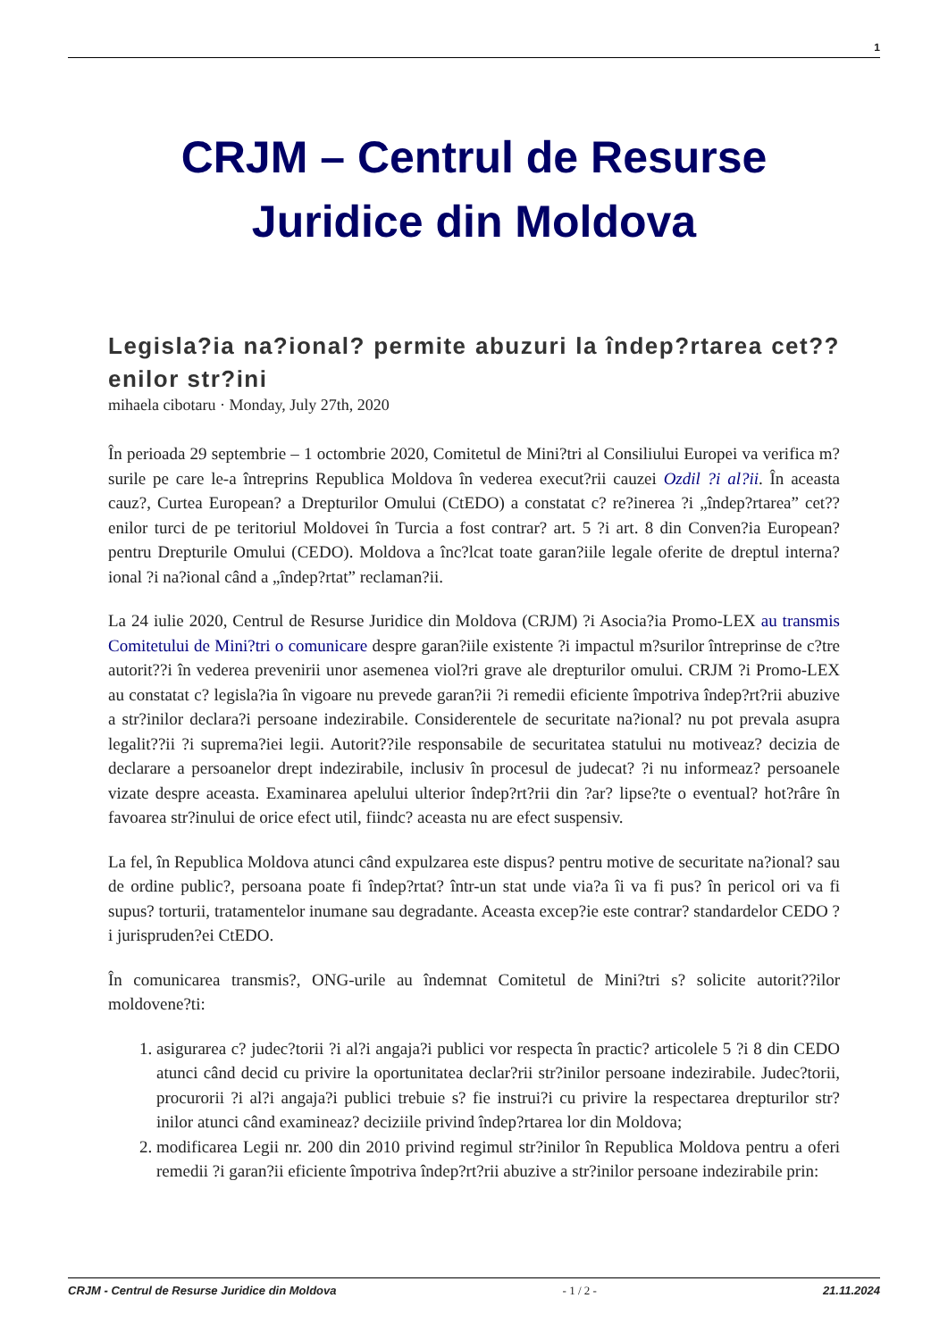1
CRJM – Centrul de Resurse
Juridice din Moldova
Legisla?ia na?ional? permite abuzuri la îndep?rtarea cet??enilor str?ini
mihaela cibotaru · Monday, July 27th, 2020
În perioada 29 septembrie – 1 octombrie 2020, Comitetul de Mini?tri al Consiliului Europei va verifica m?surile pe care le-a întreprins Republica Moldova în vederea execut?rii cauzei Ozdil ?i al?ii. În aceasta cauz?, Curtea European? a Drepturilor Omului (CtEDO) a constatat c? re?inerea ?i „îndep?rtarea” cet??enilor turci de pe teritoriul Moldovei în Turcia a fost contrar? art. 5 ?i art. 8 din Conven?ia European? pentru Drepturile Omului (CEDO). Moldova a înc?lcat toate garan?iile legale oferite de dreptul interna?ional ?i na?ional când a „îndep?rtat” reclaman?ii.
La 24 iulie 2020, Centrul de Resurse Juridice din Moldova (CRJM) ?i Asocia?ia Promo-LEX au transmis Comitetului de Mini?tri o comunicare despre garan?iile existente ?i impactul m?surilor întreprinse de c?tre autorit??i în vederea prevenirii unor asemenea viol?ri grave ale drepturilor omului. CRJM ?i Promo-LEX au constatat c? legisla?ia în vigoare nu prevede garan?ii ?i remedii eficiente împotriva îndep?rt?rii abuzive a str?inilor declara?i persoane indezirabile. Considerentele de securitate na?ional? nu pot prevala asupra legalit??ii ?i suprema?iei legii. Autorit??ile responsabile de securitatea statului nu motiveaz? decizia de declarare a persoanelor drept indezirabile, inclusiv în procesul de judecat? ?i nu informeaz? persoanele vizate despre aceasta. Examinarea apelului ulterior îndep?rt?rii din ?ar? lipse?te o eventual? hot?râre în favoarea str?inului de orice efect util, fiindc? aceasta nu are efect suspensiv.
La fel, în Republica Moldova atunci când expulzarea este dispus? pentru motive de securitate na?ional? sau de ordine public?, persoana poate fi îndep?rtat? într-un stat unde via?a îi va fi pus? în pericol ori va fi supus? torturii, tratamentelor inumane sau degradante. Aceasta excep?ie este contrar? standardelor CEDO ?i jurispruden?ei CtEDO.
În comunicarea transmis?, ONG-urile au îndemnat Comitetul de Mini?tri s? solicite autorit??ilor moldovene?ti:
1. asigurarea c? judec?torii ?i al?i angaja?i publici vor respecta în practic? articolele 5 ?i 8 din CEDO atunci când decid cu privire la oportunitatea declar?rii str?inilor persoane indezirabile. Judec?torii, procurorii ?i al?i angaja?i publici trebuie s? fie instrui?i cu privire la respectarea drepturilor str?inilor atunci când examineaz? deciziile privind îndep?rtarea lor din Moldova;
2. modificarea Legii nr. 200 din 2010 privind regimul str?inilor în Republica Moldova pentru a oferi remedii ?i garan?ii eficiente împotriva îndep?rt?rii abuzive a str?inilor persoane indezirabile prin:
CRJM - Centrul de Resurse Juridice din Moldova - 1 / 2 - 21.11.2024